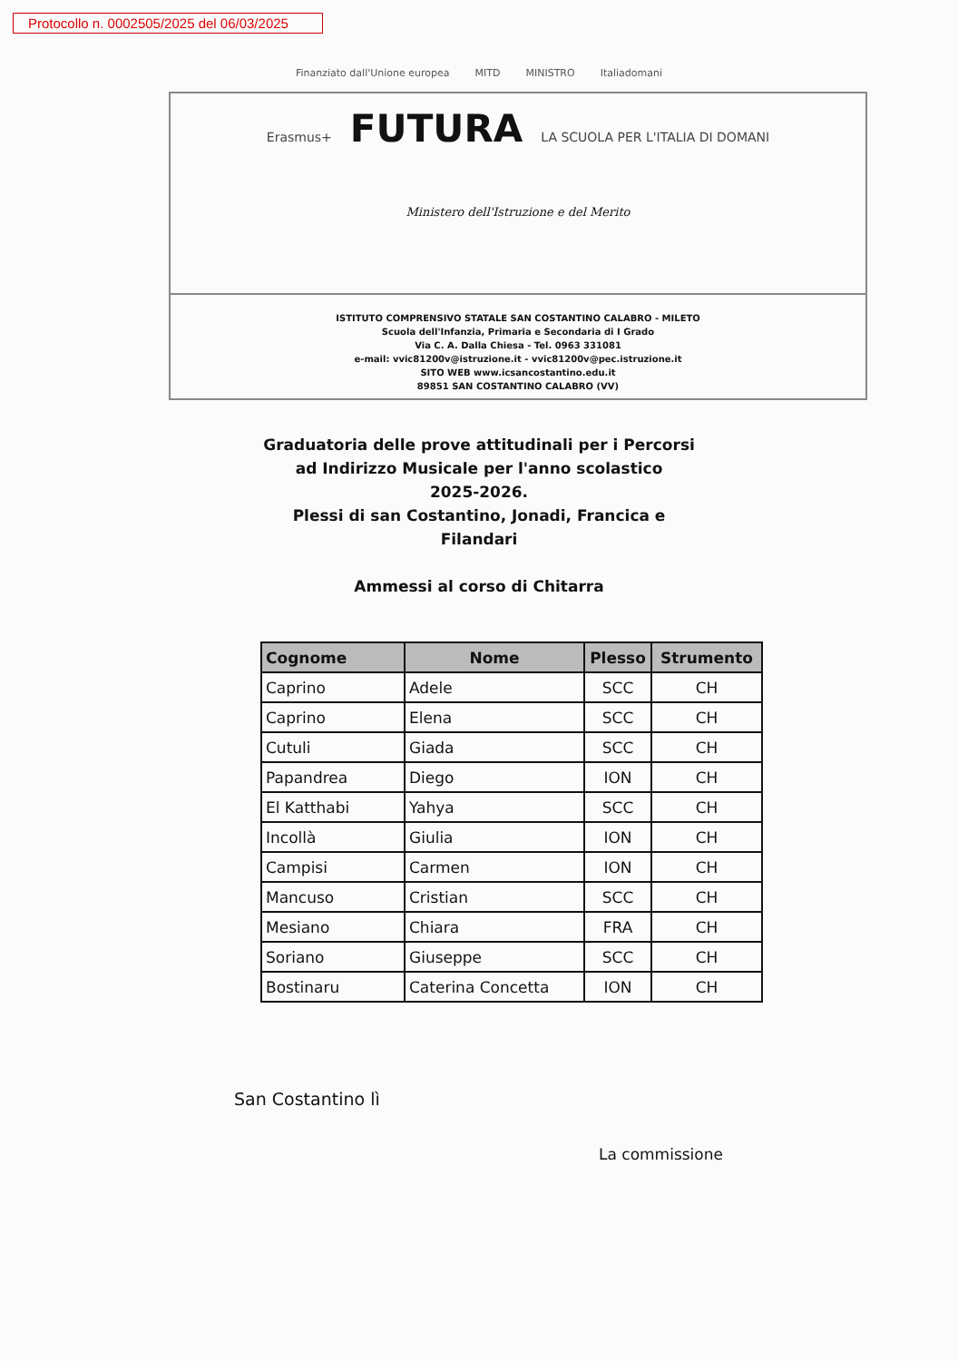Protocollo n. 0002505/2025 del 06/03/2025
Finanziato dall'Unione europea MITD MINISTRO Italiadomani
Erasmus+ FUTURA LA SCUOLA PER L'ITALIA DI DOMANI
Ministero dell'Istruzione e del Merito
ISTITUTO COMPRENSIVO STATALE SAN COSTANTINO CALABRO - MILETO
Scuola dell'Infanzia, Primaria e Secondaria di I Grado
Via C. A. Dalla Chiesa - Tel. 0963 331081
e-mail: vvic81200v@istruzione.it - vvic81200v@pec.istruzione.it
SITO WEB www.icsancostantino.edu.it
89851 SAN COSTANTINO CALABRO (VV)
Graduatoria delle prove attitudinali per i Percorsi
ad Indirizzo Musicale per l'anno scolastico
2025-2026.
Plessi di san Costantino, Jonadi, Francica e
Filandari
Ammessi al corso di Chitarra
| Cognome | Nome | Plesso | Strumento |
| --- | --- | --- | --- |
| Caprino | Adele | SCC | CH |
| Caprino | Elena | SCC | CH |
| Cutuli | Giada | SCC | CH |
| Papandrea | Diego | ION | CH |
| El Katthabi | Yahya | SCC | CH |
| Incollà | Giulia | ION | CH |
| Campisi | Carmen | ION | CH |
| Mancuso | Cristian | SCC | CH |
| Mesiano | Chiara | FRA | CH |
| Soriano | Giuseppe | SCC | CH |
| Bostinaru | Caterina Concetta | ION | CH |
San Costantino lì
La commissione